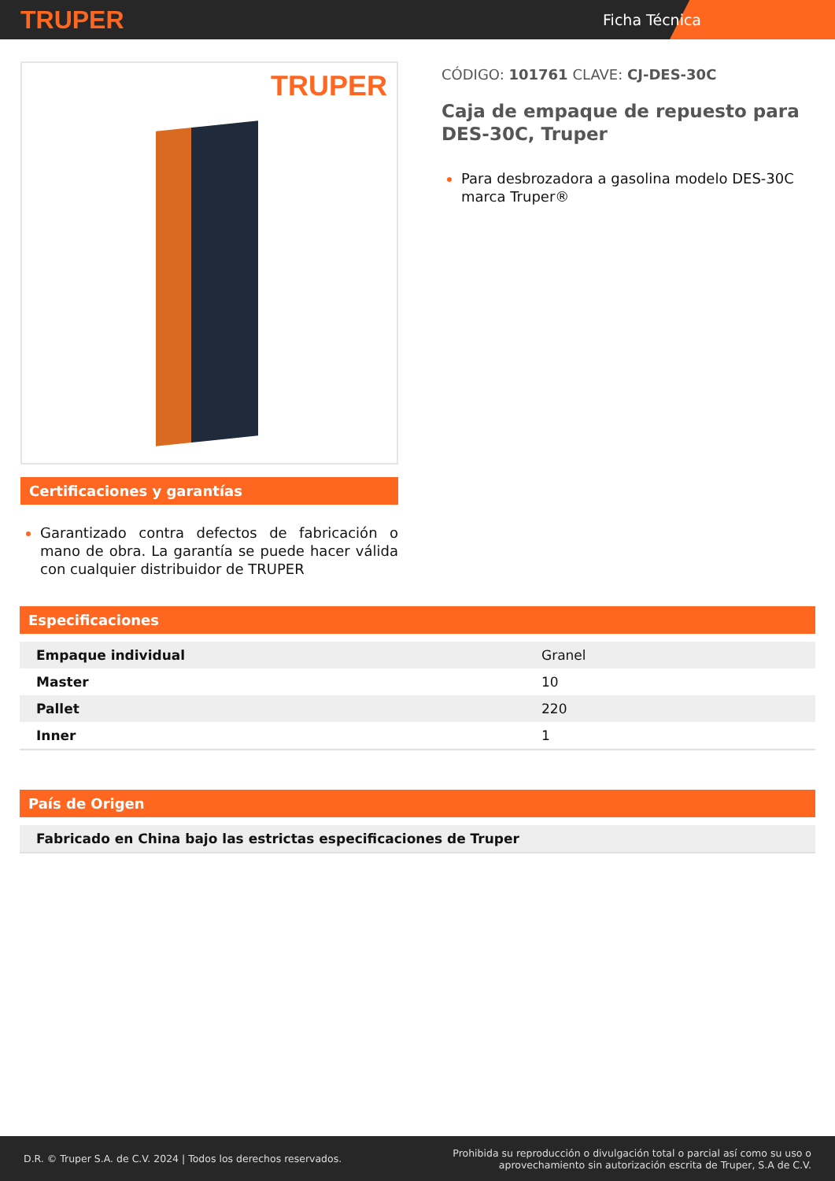TRUPER
Ficha Técnica
TRUPER
Certificaciones y garantías
Garantizado contra defectos de fabricación o mano de obra. La garantía se puede hacer válida con cualquier distribuidor de TRUPER
CÓDIGO: 101761 CLAVE: CJ-DES-30C
Caja de empaque de repuesto para DES-30C, Truper
Para desbrozadora a gasolina modelo DES-30C marca Truper®
Especificaciones
| Empaque individual | Granel |
| Master | 10 |
| Pallet | 220 |
| Inner | 1 |
País de Origen
| Fabricado en China bajo las estrictas especificaciones de Truper |
D.R. © Truper S.A. de C.V. 2024 | Todos los derechos reservados.
Prohibida su reproducción o divulgación total o parcial así como su uso o
aprovechamiento sin autorización escrita de Truper, S.A de C.V.